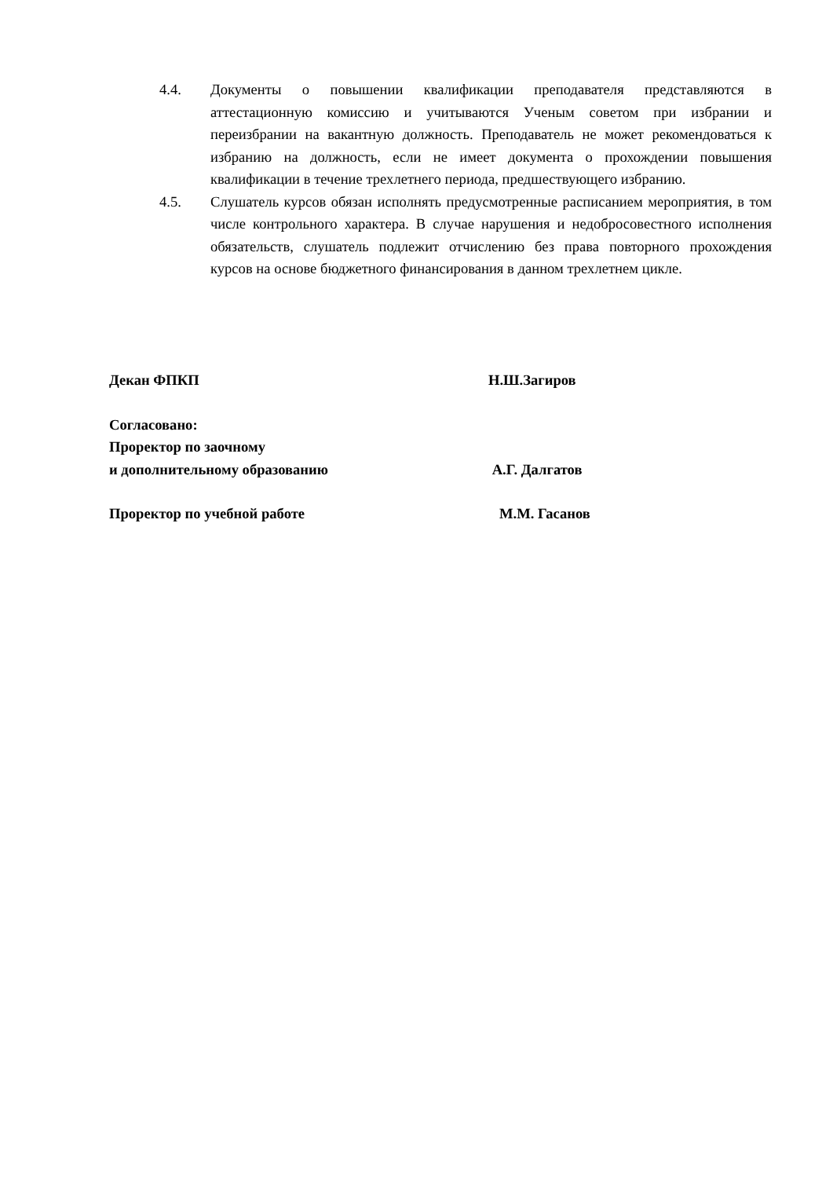4.4. Документы о повышении квалификации преподавателя представляются в аттестационную комиссию и учитываются Ученым советом при избрании и переизбрании на вакантную должность. Преподаватель не может рекомендоваться к избранию на должность, если не имеет документа о прохождении повышения квалификации в течение трехлетнего периода, предшествующего избранию.
4.5. Слушатель курсов обязан исполнять предусмотренные расписанием мероприятия, в том числе контрольного характера. В случае нарушения и недобросовестного исполнения обязательств, слушатель подлежит отчислению без права повторного прохождения курсов на основе бюджетного финансирования в данном трехлетнем цикле.
Декан ФПКП Н.Ш.Загиров
Согласовано:
Проректор по заочному
и дополнительному образованию А.Г. Далгатов
Проректор по учебной работе М.М. Гасанов